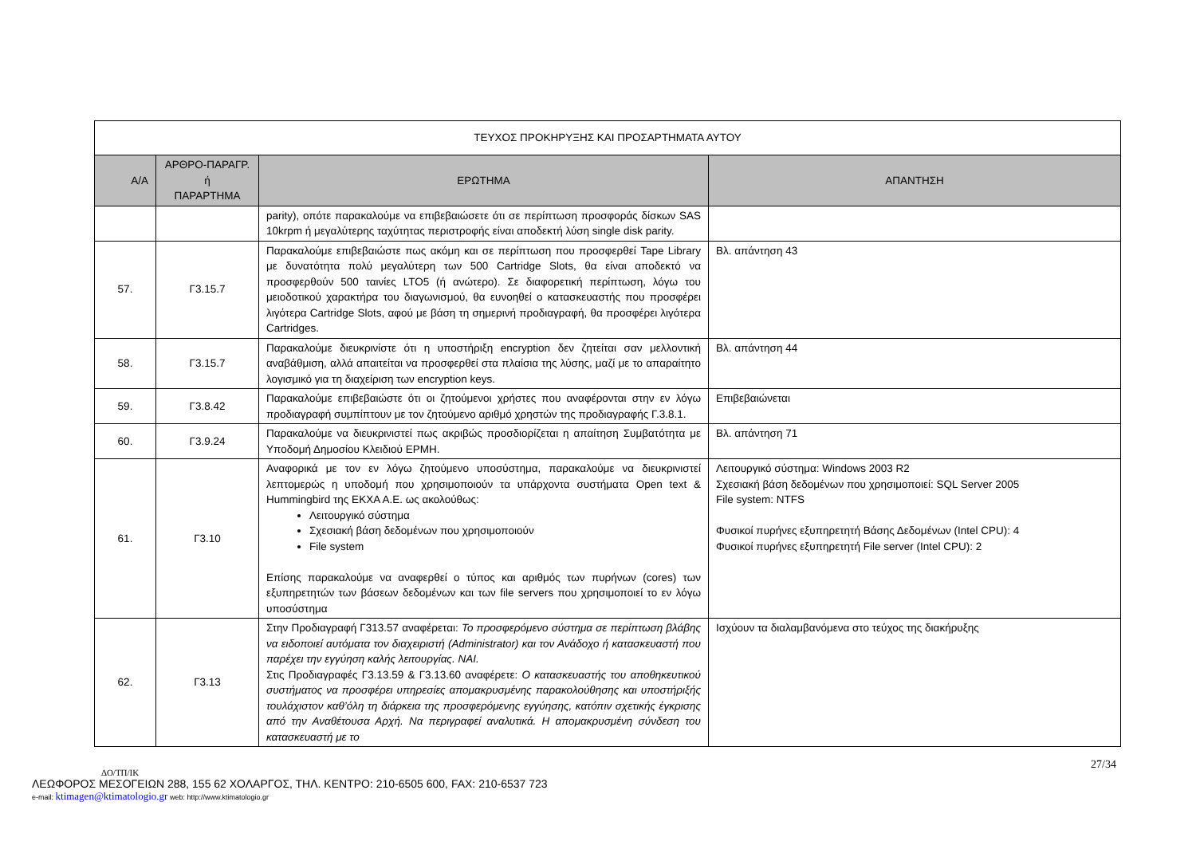| ΤΕΥΧΟΣ ΠΡΟΚΗΡΥΞΗΣ ΚΑΙ ΠΡΟΣΑΡΤΗΜΑΤΑ ΑΥΤΟΥ | | | |
| Α/Α | ΑΡΘΡΟ-ΠΑΡΑΓΡ. ή ΠΑΡΑΡΤΗΜΑ | ΕΡΩΤΗΜΑ | ΑΠΑΝΤΗΣΗ |
| | | parity), οπότε παρακαλούμε να επιβεβαιώσετε ότι σε περίπτωση προσφοράς δίσκων SAS 10krpm ή μεγαλύτερης ταχύτητας περιστροφής είναι αποδεκτή λύση single disk parity. | |
| 57. | Γ3.15.7 | Παρακαλούμε επιβεβαιώστε πως ακόμη και σε περίπτωση που προσφερθεί Tape Library με δυνατότητα πολύ μεγαλύτερη των 500 Cartridge Slots, θα είναι αποδεκτό να προσφερθούν 500 ταινίες LTO5 (ή ανώτερο). Σε διαφορετική περίπτωση, λόγω του μειοδοτικού χαρακτήρα του διαγωνισμού, θα ευνοηθεί ο κατασκευαστής που προσφέρει λιγότερα Cartridge Slots, αφού με βάση τη σημερινή προδιαγραφή, θα προσφέρει λιγότερα Cartridges. | Βλ. απάντηση 43 |
| 58. | Γ3.15.7 | Παρακαλούμε διευκρινίστε ότι η υποστήριξη encryption δεν ζητείται σαν μελλοντική αναβάθμιση, αλλά απαιτείται να προσφερθεί στα πλαίσια της λύσης, μαζί με το απαραίτητο λογισμικό για τη διαχείριση των encryption keys. | Βλ. απάντηση 44 |
| 59. | Γ3.8.42 | Παρακαλούμε επιβεβαιώστε ότι οι ζητούμενοι χρήστες που αναφέρονται στην εν λόγω προδιαγραφή συμπίπτουν με τον ζητούμενο αριθμό χρηστών της προδιαγραφής Γ.3.8.1. | Επιβεβαιώνεται |
| 60. | Γ3.9.24 | Παρακαλούμε να διευκρινιστεί πως ακριβώς προσδιορίζεται η απαίτηση Συμβατότητα με Υποδομή Δημοσίου Κλειδιού ΕΡΜΗ. | Βλ. απάντηση 71 |
| 61. | Γ3.10 | Αναφορικά με τον εν λόγω ζητούμενο υποσύστημα, παρακαλούμε να διευκρινιστεί λεπτομερώς η υποδομή που χρησιμοποιούν τα υπάρχοντα συστήματα Open text & Hummingbird της ΕΚΧΑ Α.Ε. ως ακολούθως: Λειτουργικό σύστημα Σχεσιακή βάση δεδομένων που χρησιμοποιούν File system Επίσης παρακαλούμε να αναφερθεί ο τύπος και αριθμός των πυρήνων (cores) των εξυπηρετητών των βάσεων δεδομένων και των file servers που χρησιμοποιεί το εν λόγω υποσύστημα | Λειτουργικό σύστημα: Windows 2003 R2 Σχεσιακή βάση δεδομένων που χρησιμοποιεί: SQL Server 2005 File system: NTFS Φυσικοί πυρήνες εξυπηρετητή Βάσης Δεδομένων (Intel CPU): 4 Φυσικοί πυρήνες εξυπηρετητή File server (Intel CPU): 2 |
| 62. | Γ3.13 | Στην Προδιαγραφή Γ313.57 αναφέρεται: Το προσφερόμενο σύστημα σε περίπτωση βλάβης να ειδοποιεί αυτόματα τον διαχειριστή (Administrator) και τον Ανάδοχο ή κατασκευαστή που παρέχει την εγγύηση καλής λειτουργίας. ΝΑΙ. Στις Προδιαγραφές Γ3.13.59 & Γ3.13.60 αναφέρετε: Ο κατασκευαστής του αποθηκευτικού συστήματος να προσφέρει υπηρεσίες απομακρυσμένης παρακολούθησης και υποστήριξής τουλάχιστον καθ’όλη τη διάρκεια της προσφερόμενης εγγύησης, κατόπιν σχετικής έγκρισης από την Αναθέτουσα Αρχή. Να περιγραφεί αναλυτικά. Η απομακρυσμένη σύνδεση του κατασκευαστή με το | Ισχύουν τα διαλαμβανόμενα στο τεύχος της διακήρυξης |
27/34
ΔΟ/ΤΠ/ΙΚ
ΛΕΩΦΟΡΟΣ ΜΕΣΟΓΕΙΩΝ 288, 155 62 ΧΟΛΑΡΓΟΣ, ΤΗΛ. ΚΕΝΤΡΟ: 210-6505 600, FAX: 210-6537 723
e-mail: ktimagen@ktimatologio.gr web: http://www.ktimatologio.gr